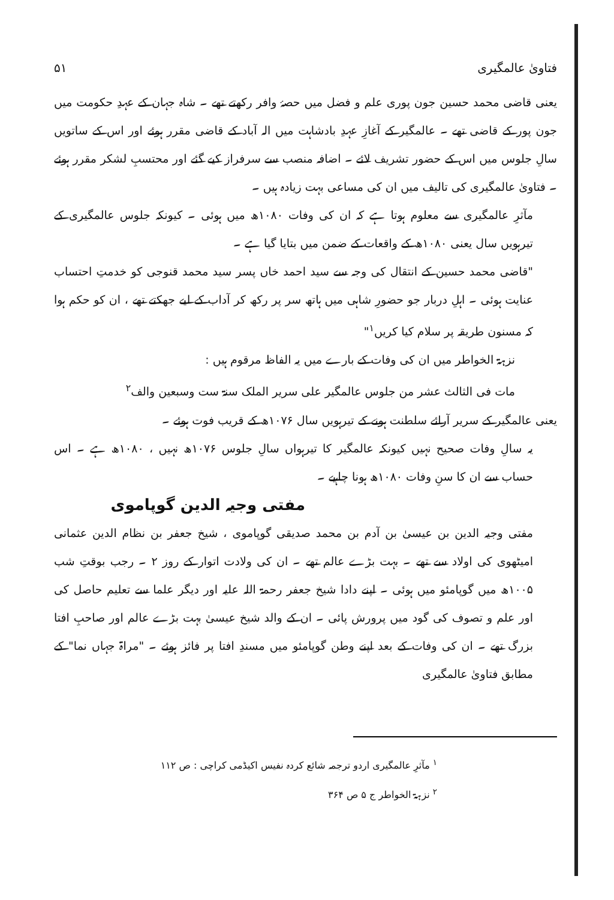فتاویٰ عالمگیری ۵۱
یعنی قاضی محمد حسین جون پوری علم و فضل میں حصۂ وافر رکھتے تھے ۔ شاہ جہان کے عہدِ حکومت میں جون پور کے قاضی تھے ۔ عالمگیر کے آغازِ عہدِ بادشاہت میں الہ آباد کے قاضی مقرر ہوئے اور اس کے ساتویں سالِ جلوس میں اس کے حضور تشریف لائے ۔ اضافہ منصب سے سرفراز کیے گئے اور محتسبِ لشکر مقرر ہوئے ۔ فتاویٰ عالمگیری کی تالیف میں ان کی مساعی بہت زیادہ ہیں ۔
مآثرِ عالمگیری سے معلوم ہوتا ہے کہ ان کی وفات ۱۰۸۰ھ میں ہوئی ۔ کیونکہ جلوس عالمگیری کے تیرہویں سال یعنی ۱۰۸۰ھ کے واقعات کے ضمن میں بتایا گیا ہے ۔
"قاضی محمد حسین کے انتقال کی وجہ سے سید احمد خاں پسر سید محمد قنوجی کو خدمتِ احتساب عنایت ہوئی ۔ اہلِ دربار جو حضورِ شاہی میں ہاتھ سر پر رکھ کر آداب کے لیے جھکتے تھے ، ان کو حکم ہوا کہ مسنون طریقہ پر سلام کیا کریں<sup>۱</sup>"
نزہۃ الخواطر میں ان کی وفات کے بارے میں یہ الفاظ مرقوم ہیں :
مات فی الثالث عشر من جلوس عالمگیر علی سریر الملک سنۃ ست وسبعین والف<sup>۲</sup>
یعنی عالمگیر کے سریر آرائے سلطنت ہونے کے تیرہویں سال ۱۰۷۶ھ کے قریب فوت ہوئے ۔
یہ سالِ وفات صحیح نہیں کیونکہ عالمگیر کا تیرہواں سالِ جلوس ۱۰۷۶ھ نہیں ، ۱۰۸۰ھ ہے ۔ اس حساب سے ان کا سنِ وفات ۱۰۸۰ھ ہونا چاہیے ۔
مفتی وجیہ الدین گوپاموی
مفتی وجیہ الدین بن عیسیٰ بن آدم بن محمد صدیقی گوپاموی ، شیخ جعفر بن نظام الدین عثمانی امیٹھوی کی اولاد سے تھے ۔ بہت بڑے عالم تھے ۔ ان کی ولادت اتوار کے روز ۲ ۔ رجب بوقتِ شب ۱۰۰۵ھ میں گوپامئو میں ہوئی ۔ اپنے دادا شیخ جعفر رحمۃ اللہ علیہ اور دیگر علما سے تعلیم حاصل کی اور علم و تصوف کی گود میں پرورش پائی ۔ ان کے والد شیخ عیسیٰ بہت بڑے عالم اور صاحبِ افتا بزرگ تھے ۔ ان کی وفات کے بعد اپنے وطن گوپامئو میں مسندِ افتا پر فائز ہوئے ۔ "مراۃ جہاں نما" کے مطابق فتاویٰ عالمگیری
<sup>۱</sup> مآثرِ عالمگیری اردو ترجمہ شائع کردہ نفیس اکیڈمی کراچی : ص ۱۱۲
<sup>۲</sup> نزہۃ الخواطر ج ۵ ص ۳۶۴